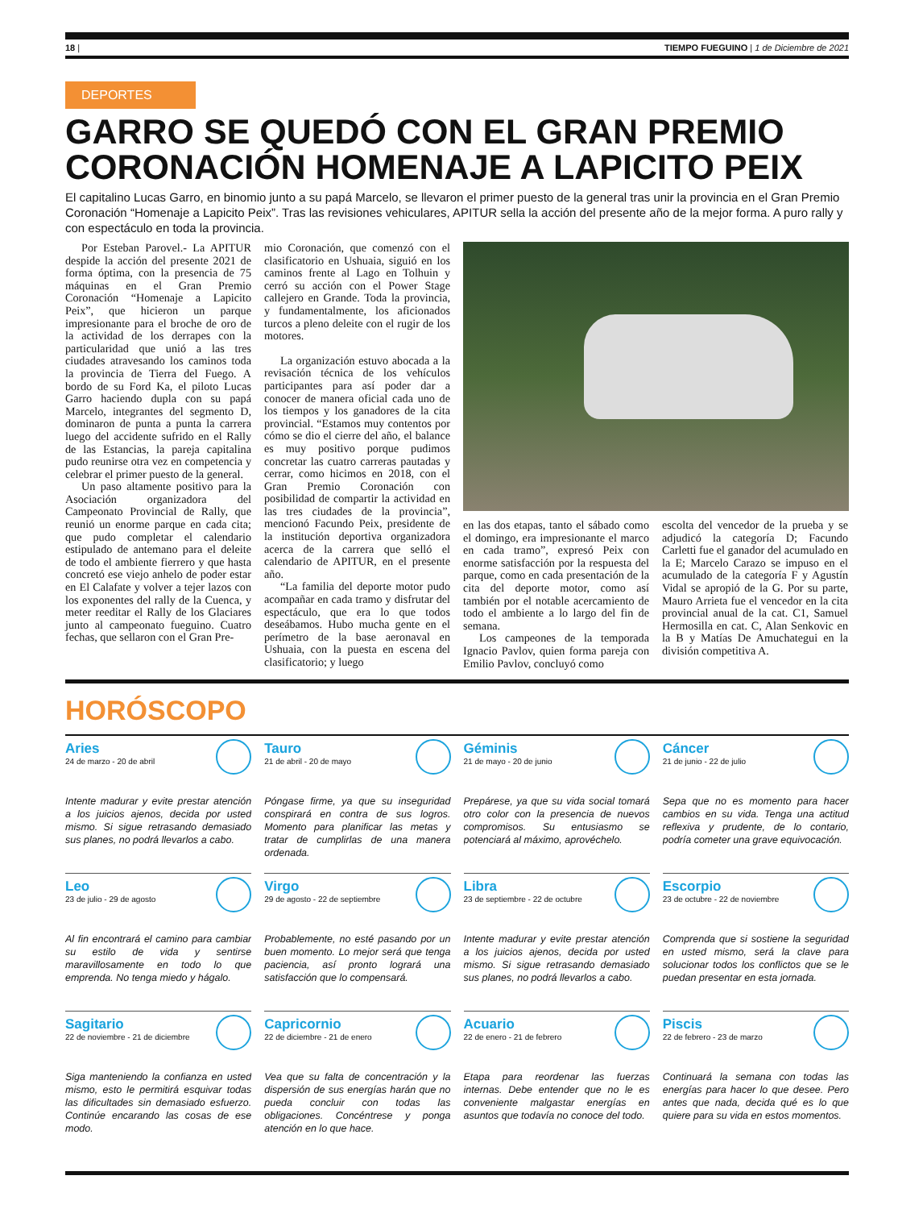18 | TIEMPO FUEGUINO | 1 de Diciembre de 2021
DEPORTES
GARRO SE QUEDÓ CON EL GRAN PREMIO CORONACIÓN HOMENAJE A LAPICITO PEIX
El capitalino Lucas Garro, en binomio junto a su papá Marcelo, se llevaron el primer puesto de la general tras unir la provincia en el Gran Premio Coronación “Homenaje a Lapicito Peix”. Tras las revisiones vehiculares, APITUR sella la acción del presente año de la mejor forma. A puro rally y con espectáculo en toda la provincia.
Por Esteban Parovel.- La APITUR despide la acción del presente 2021 de forma óptima, con la presencia de 75 máquinas en el Gran Premio Coronación “Homenaje a Lapicito Peix”, que hicieron un parque impresionante para el broche de oro de la actividad de los derrapes con la particularidad que unió a las tres ciudades atravesando los caminos toda la provincia de Tierra del Fuego. A bordo de su Ford Ka, el piloto Lucas Garro haciendo dupla con su papá Marcelo, integrantes del segmento D, dominaron de punta a punta la carrera luego del accidente sufrido en el Rally de las Estancias, la pareja capitalina pudo reunirse otra vez en competencia y celebrar el primer puesto de la general.
Un paso altamente positivo para la Asociación organizadora del Campeonato Provincial de Rally, que reunió un enorme parque en cada cita; que pudo completar el calendario estipulado de antemano para el deleite de todo el ambiente fierrero y que hasta concretó ese viejo anhelo de poder estar en El Calafate y volver a tejer lazos con los exponentes del rally de la Cuenca, y meter reeditar el Rally de los Glaciares junto al campeonato fueguino. Cuatro fechas, que sellaron con el Gran Pre-
mio Coronación, que comenzó con el clasificatorio en Ushuaia, siguió en los caminos frente al Lago en Tolhuin y cerró su acción con el Power Stage callejero en Grande. Toda la provincia, y fundamentalmente, los aficionados turcos a pleno deleite con el rugir de los motores.
La organización estuvo abocada a la revisación técnica de los vehículos participantes para así poder dar a conocer de manera oficial cada uno de los tiempos y los ganadores de la cita provincial. “Estamos muy contentos por cómo se dio el cierre del año, el balance es muy positivo porque pudimos concretar las cuatro carreras pautadas y cerrar, como hicimos en 2018, con el Gran Premio Coronación con posibilidad de compartir la actividad en las tres ciudades de la provincia”, mencionó Facundo Peix, presidente de la institución deportiva organizadora acerca de la carrera que selló el calendario de APITUR, en el presente año.
“La familia del deporte motor pudo acompañar en cada tramo y disfrutar del espectáculo, que era lo que todos deseábamos. Hubo mucha gente en el perímetro de la base aeronaval en Ushuaia, con la puesta en escena del clasificatorio; y luego
en las dos etapas, tanto el sábado como el domingo, era impresionante el marco en cada tramo”, expresó Peix con enorme satisfacción por la respuesta del parque, como en cada presentación de la cita del deporte motor, como así también por el notable acercamiento de todo el ambiente a lo largo del fin de semana.
Los campeones de la temporada Ignacio Pavlov, quien forma pareja con Emilio Pavlov, concluyó como
escolta del vencedor de la prueba y se adjudicó la categoría D; Facundo Carletti fue el ganador del acumulado en la E; Marcelo Carazo se impuso en el acumulado de la categoría F y Agustín Vidal se apropió de la G. Por su parte, Mauro Arrieta fue el vencedor en la cita provincial anual de la cat. C1, Samuel Hermosilla en cat. C, Alan Senkovic en la B y Matías De Amuchategui en la división competitiva A.
HORÓSCOPO
Aries
24 de marzo - 20 de abril
Intente madurar y evite prestar atención a los juicios ajenos, decida por usted mismo. Si sigue retrasando demasiado sus planes, no podrá llevarlos a cabo.
Tauro
21 de abril - 20 de mayo
Póngase firme, ya que su inseguridad conspirará en contra de sus logros. Momento para planificar las metas y tratar de cumplirlas de una manera ordenada.
Géminis
21 de mayo - 20 de junio
Prepárese, ya que su vida social tomará otro color con la presencia de nuevos compromisos. Su entusiasmo se potenciará al máximo, aprovéchelo.
Cáncer
21 de junio - 22 de julio
Sepa que no es momento para hacer cambios en su vida. Tenga una actitud reflexiva y prudente, de lo contario, podría cometer una grave equivocación.
Leo
23 de julio - 29 de agosto
Al fin encontrará el camino para cambiar su estilo de vida y sentirse maravillosamente en todo lo que emprenda. No tenga miedo y hágalo.
Virgo
29 de agosto - 22 de septiembre
Probablemente, no esté pasando por un buen momento. Lo mejor será que tenga paciencia, así pronto logrará una satisfacción que lo compensará.
Libra
23 de septiembre - 22 de octubre
Intente madurar y evite prestar atención a los juicios ajenos, decida por usted mismo. Si sigue retrasando demasiado sus planes, no podrá llevarlos a cabo.
Escorpio
23 de octubre - 22 de noviembre
Comprenda que si sostiene la seguridad en usted mismo, será la clave para solucionar todos los conflictos que se le puedan presentar en esta jornada.
Sagitario
22 de noviembre - 21 de diciembre
Siga manteniendo la confianza en usted mismo, esto le permitirá esquivar todas las dificultades sin demasiado esfuerzo. Continúe encarando las cosas de ese modo.
Capricornio
22 de diciembre - 21 de enero
Vea que su falta de concentración y la dispersión de sus energías harán que no pueda concluir con todas las obligaciones. Concéntrese y ponga atención en lo que hace.
Acuario
22 de enero - 21 de febrero
Etapa para reordenar las fuerzas internas. Debe entender que no le es conveniente malgastar energías en asuntos que todavía no conoce del todo.
Piscis
22 de febrero - 23 de marzo
Continuará la semana con todas las energías para hacer lo que desee. Pero antes que nada, decida qué es lo que quiere para su vida en estos momentos.